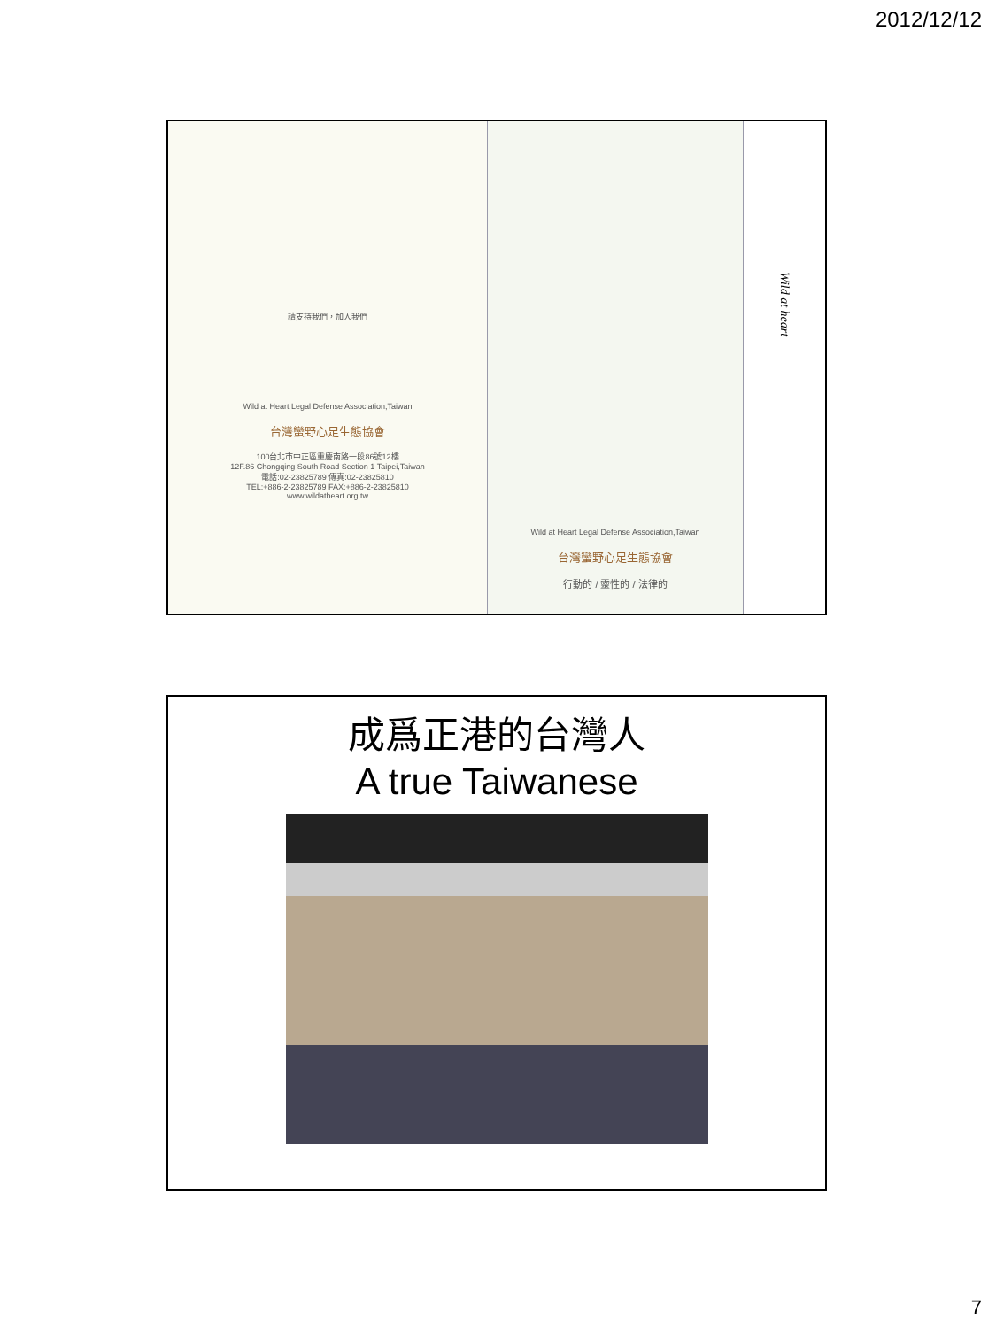2012/12/12
請支持我們，加入我們
Wild at Heart Legal Defense Association,Taiwan
台灣蠻野心足生態協會
100台北市中正區重慶南路一段86號12樓
12F.86 Chongqing South Road Section 1 Taipei,Taiwan
電話:02-23825789 傳真:02-23825810
TEL:+886-2-23825789 FAX:+886-2-23825810
www.wildatheart.org.tw
Wild at Heart Legal Defense Association,Taiwan
台灣蠻野心足生態協會
行動的 / 靈性的 / 法律的
Wild at heart
成爲正港的台灣人
A true Taiwanese
7